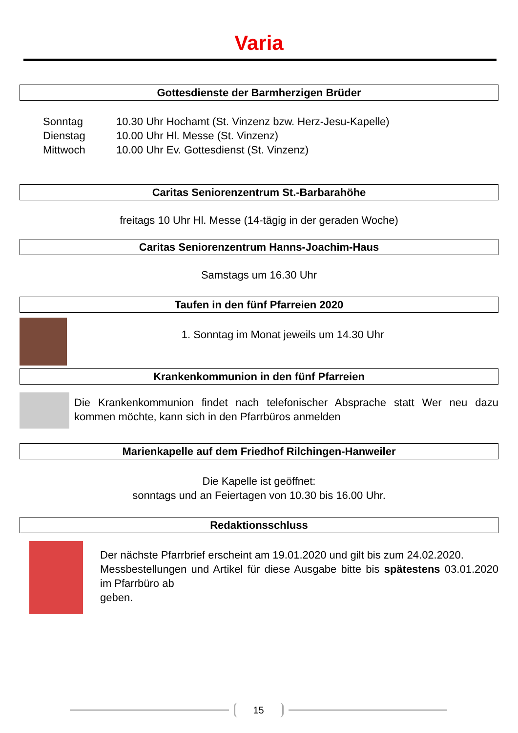Varia
Gottesdienste der Barmherzigen Brüder
| Sonntag | 10.30 Uhr Hochamt (St. Vinzenz bzw. Herz-Jesu-Kapelle) |
| Dienstag | 10.00 Uhr Hl. Messe (St. Vinzenz) |
| Mittwoch | 10.00 Uhr Ev. Gottesdienst (St. Vinzenz) |
Caritas Seniorenzentrum St.-Barbarahöhe
freitags 10 Uhr Hl. Messe (14-tägig in der geraden Woche)
Caritas Seniorenzentrum Hanns-Joachim-Haus
Samstags um 16.30 Uhr
Taufen in den fünf Pfarreien 2020
1. Sonntag im Monat jeweils um 14.30 Uhr
Krankenkommunion in den fünf Pfarreien
Die Krankenkommunion findet nach telefonischer Absprache statt Wer neu dazu kommen möchte, kann sich in den Pfarrbüros anmelden
Marienkapelle auf dem Friedhof Rilchingen-Hanweiler
Die Kapelle ist geöffnet:
sonntags und an Feiertagen von 10.30 bis 16.00 Uhr.
Redaktionsschluss
Der nächste Pfarrbrief erscheint am 19.01.2020 und gilt bis zum 24.02.2020.
Messbestellungen und Artikel für diese Ausgabe bitte bis spätestens 03.01.2020 im Pfarrbüro ab
geben.
15